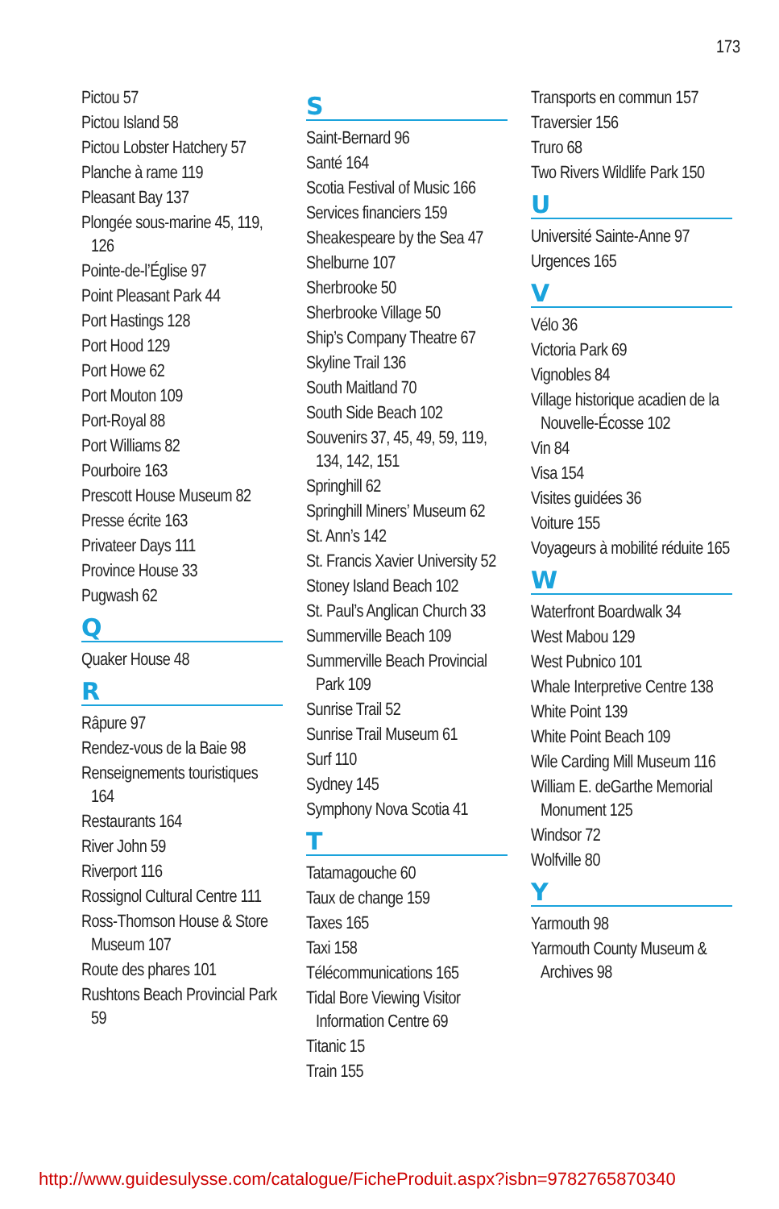173
Pictou 57
Pictou Island 58
Pictou Lobster Hatchery 57
Planche à rame 119
Pleasant Bay 137
Plongée sous-marine 45, 119, 126
Pointe-de-l’Église 97
Point Pleasant Park 44
Port Hastings 128
Port Hood 129
Port Howe 62
Port Mouton 109
Port-Royal 88
Port Williams 82
Pourboire 163
Prescott House Museum 82
Presse écrite 163
Privateer Days 111
Province House 33
Pugwash 62
Q
Quaker House 48
R
Râpure 97
Rendez-vous de la Baie 98
Renseignements touristiques 164
Restaurants 164
River John 59
Riverport 116
Rossignol Cultural Centre 111
Ross-Thomson House & Store Museum 107
Route des phares 101
Rushtons Beach Provincial Park 59
S
Saint-Bernard 96
Santé 164
Scotia Festival of Music 166
Services financiers 159
Sheakespeare by the Sea 47
Shelburne 107
Sherbrooke 50
Sherbrooke Village 50
Ship’s Company Theatre 67
Skyline Trail 136
South Maitland 70
South Side Beach 102
Souvenirs 37, 45, 49, 59, 119, 134, 142, 151
Springhill 62
Springhill Miners’ Museum 62
St. Ann’s 142
St. Francis Xavier University 52
Stoney Island Beach 102
St. Paul’s Anglican Church 33
Summerville Beach 109
Summerville Beach Provincial Park 109
Sunrise Trail 52
Sunrise Trail Museum 61
Surf 110
Sydney 145
Symphony Nova Scotia 41
T
Tatamagouche 60
Taux de change 159
Taxes 165
Taxi 158
Télécommunications 165
Tidal Bore Viewing Visitor Information Centre 69
Titanic 15
Train 155
Transports en commun 157
Traversier 156
Truro 68
Two Rivers Wildlife Park 150
U
Université Sainte-Anne 97
Urgences 165
V
Vélo 36
Victoria Park 69
Vignobles 84
Village historique acadien de la Nouvelle-Écosse 102
Vin 84
Visa 154
Visites guidées 36
Voiture 155
Voyageurs à mobilité réduite 165
W
Waterfront Boardwalk 34
West Mabou 129
West Pubnico 101
Whale Interpretive Centre 138
White Point 139
White Point Beach 109
Wile Carding Mill Museum 116
William E. deGarthe Memorial Monument 125
Windsor 72
Wolfville 80
Y
Yarmouth 98
Yarmouth County Museum & Archives 98
http://www.guidesulysse.com/catalogue/FicheProduit.aspx?isbn=9782765870340